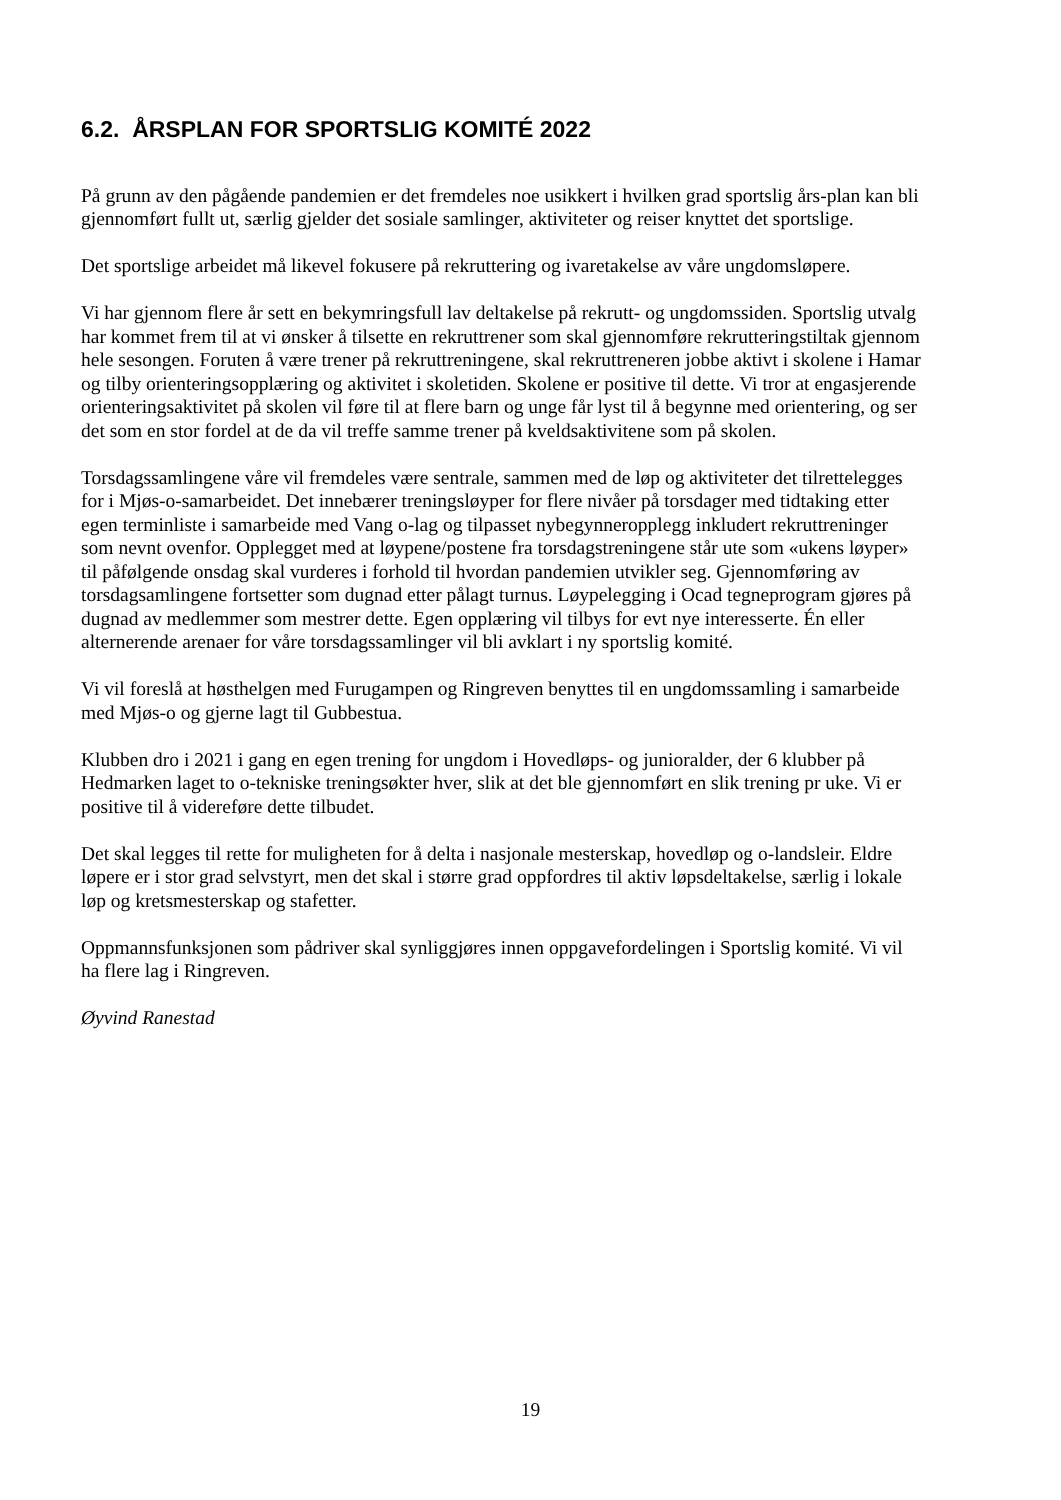6.2. ÅRSPLAN FOR SPORTSLIG KOMITÉ 2022
På grunn av den pågående pandemien er det fremdeles noe usikkert i hvilken grad sportslig års-plan kan bli gjennomført fullt ut, særlig gjelder det sosiale samlinger, aktiviteter og reiser knyttet det sportslige.
Det sportslige arbeidet må likevel fokusere på rekruttering og ivaretakelse av våre ungdomsløpere.
Vi har gjennom flere år sett en bekymringsfull lav deltakelse på rekrutt- og ungdomssiden. Sportslig utvalg har kommet frem til at vi ønsker å tilsette en rekruttrener som skal gjennomføre rekrutteringstiltak gjennom hele sesongen. Foruten å være trener på rekruttreningene, skal rekruttreneren jobbe aktivt i skolene i Hamar og tilby orienteringsopplæring og aktivitet i skoletiden. Skolene er positive til dette. Vi tror at engasjerende orienteringsaktivitet på skolen vil føre til at flere barn og unge får lyst til å begynne med orientering, og ser det som en stor fordel at de da vil treffe samme trener på kveldsaktivitene som på skolen.
Torsdagssamlingene våre vil fremdeles være sentrale, sammen med de løp og aktiviteter det tilrettelegges for i Mjøs-o-samarbeidet. Det innebærer treningsløyper for flere nivåer på torsdager med tidtaking etter egen terminliste i samarbeide med Vang o-lag og tilpasset nybegynneropplegg inkludert rekruttreninger som nevnt ovenfor. Opplegget med at løypene/postene fra torsdagstreningene står ute som «ukens løyper» til påfølgende onsdag skal vurderes i forhold til hvordan pandemien utvikler seg. Gjennomføring av torsdagsamlingene fortsetter som dugnad etter pålagt turnus. Løypelegging i Ocad tegneprogram gjøres på dugnad av medlemmer som mestrer dette. Egen opplæring vil tilbys for evt nye interesserte. Én eller alternerende arenaer for våre torsdagssamlinger vil bli avklart i ny sportslig komité.
Vi vil foreslå at høsthelgen med Furugampen og Ringreven benyttes til en ungdomssamling i samarbeide med Mjøs-o og gjerne lagt til Gubbestua.
Klubben dro i 2021 i gang en egen trening for ungdom i Hovedløps- og junioralder, der 6 klubber på Hedmarken laget to o-tekniske treningsøkter hver, slik at det ble gjennomført en slik trening pr uke. Vi er positive til å videreføre dette tilbudet.
Det skal legges til rette for muligheten for å delta i nasjonale mesterskap, hovedløp og o-landsleir. Eldre løpere er i stor grad selvstyrt, men det skal i større grad oppfordres til aktiv løpsdeltakelse, særlig i lokale løp og kretsmesterskap og stafetter.
Oppmannsfunksjonen som pådriver skal synliggjøres innen oppgavefordelingen i Sportslig komité. Vi vil ha flere lag i Ringreven.
Øyvind Ranestad
19